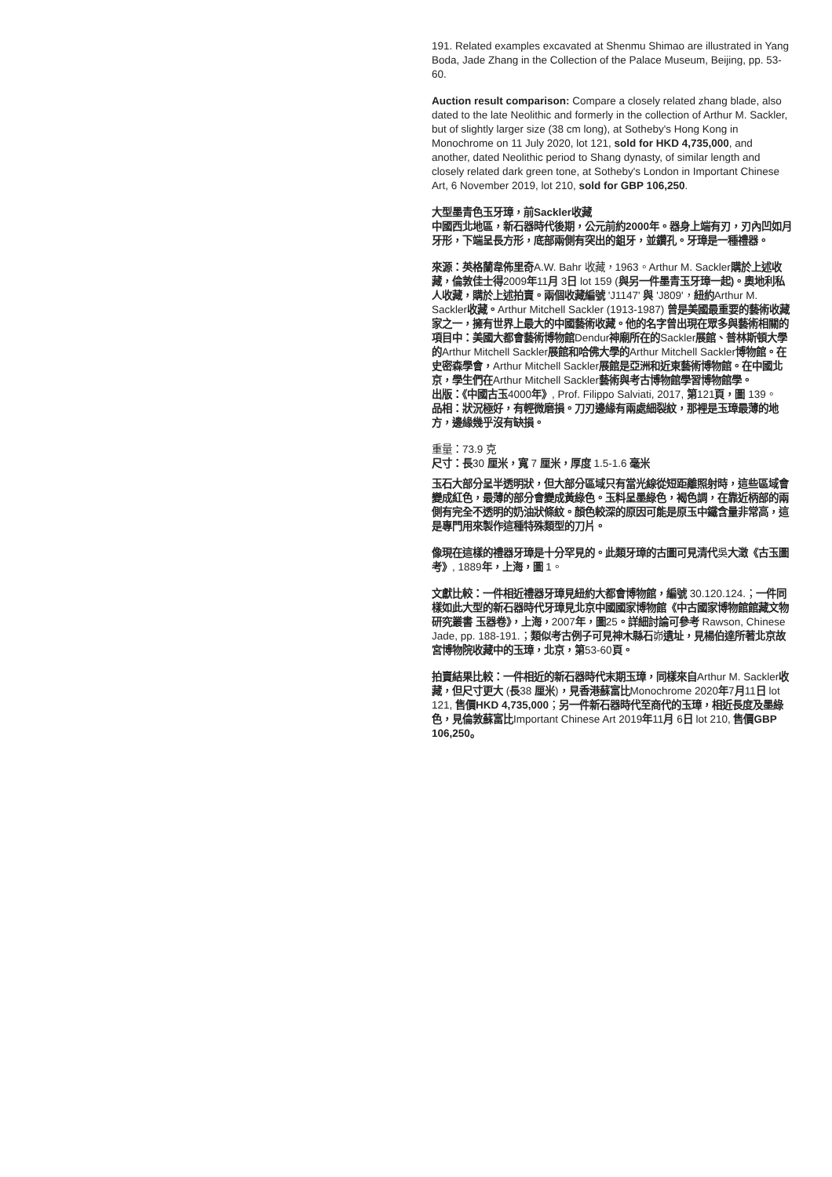191. Related examples excavated at Shenmu Shimao are illustrated in Yang Boda, Jade Zhang in the Collection of the Palace Museum, Beijing, pp. 53-60.
Auction result comparison: Compare a closely related zhang blade, also dated to the late Neolithic and formerly in the collection of Arthur M. Sackler, but of slightly larger size (38 cm long), at Sotheby's Hong Kong in Monochrome on 11 July 2020, lot 121, sold for HKD 4,735,000, and another, dated Neolithic period to Shang dynasty, of similar length and closely related dark green tone, at Sotheby's London in Important Chinese Art, 6 November 2019, lot 210, sold for GBP 106,250.
大型墨青色玉牙璋，前Sackler收藏
中國西北地區，新石器時代後期，公元前約2000年。器身上端有刃，刃內凹如月牙形，下端呈長方形，底部兩側有突出的鉏牙，並鑽孔。牙璋是一種禮器。
來源：英格蘭韋佈里奇A.W. Bahr 收藏，1963。Arthur M. Sackler購於上述收藏，倫敦佳士得2009年11月 3日 lot 159 (與另一件墨青玉牙璋一起)。奧地利私人收藏，購於上述拍賣。兩個收藏編號 'J1147' 與 'J809'，紐約Arthur M. Sackler收藏。Arthur Mitchell Sackler (1913-1987) 曾是美國最重要的藝術收藏家之一，擁有世界上最大的中國藝術收藏。他的名字曾出現在眾多與藝術相關的項目中：美國大都會藝術博物館Dendur神廟所在的Sackler展館、普林斯頓大學的Arthur Mitchell Sackler展館和哈佛大學的Arthur Mitchell Sackler博物館。在史密森學會，Arthur Mitchell Sackler展館是亞洲和近東藝術博物館。在中國北京，學生們在Arthur Mitchell Sackler藝術與考古博物館學習博物館學。
出版：《中國古玉4000年》, Prof. Filippo Salviati, 2017, 第121頁，圖 139。
品相：狀況極好，有輕微磨損。刀刃邊緣有兩處細裂紋，那裡是玉璋最薄的地方，邊緣幾乎沒有缺損。
重量：73.9 克
尺寸：長30 厘米，寬 7 厘米，厚度 1.5-1.6 毫米
玉石大部分呈半透明狀，但大部分區域只有當光線從短距離照射時，這些區域會變成紅色，最薄的部分會變成黃綠色。玉料呈墨綠色，褐色調，在靠近柄部的兩側有完全不透明的奶油狀條紋。顏色較深的原因可能是原玉中鐵含量非常高，這是專門用來製作這種特殊類型的刀片。
像現在這樣的禮器牙璋是十分罕見的。此類牙璋的古圖可見清代吳大澂《古玉圖考》, 1889年，上海，圖 1。
文獻比較：一件相近禮器牙璋見紐約大都會博物館，編號 30.120.124.；一件同樣如此大型的新石器時代牙璋見北京中國國家博物館《中古國家博物館館藏文物研究叢書 玉器卷》，上海，2007年，圖25。詳細討論可參考 Rawson, Chinese Jade, pp. 188-191.；類似考古例子可見神木縣石峁遺址，見楊伯達所著北京故宮博物院收藏中的玉璋，北京，第53-60頁。
拍賣結果比較：一件相近的新石器時代末期玉璋，同樣來自Arthur M. Sackler收藏，但尺寸更大 (長38 厘米)，見香港蘇富比Monochrome 2020年7月11日 lot 121, 售價HKD 4,735,000；另一件新石器時代至商代的玉璋，相近長度及墨綠色，見倫敦蘇富比Important Chinese Art 2019年11月 6日 lot 210, 售價GBP 106,250。